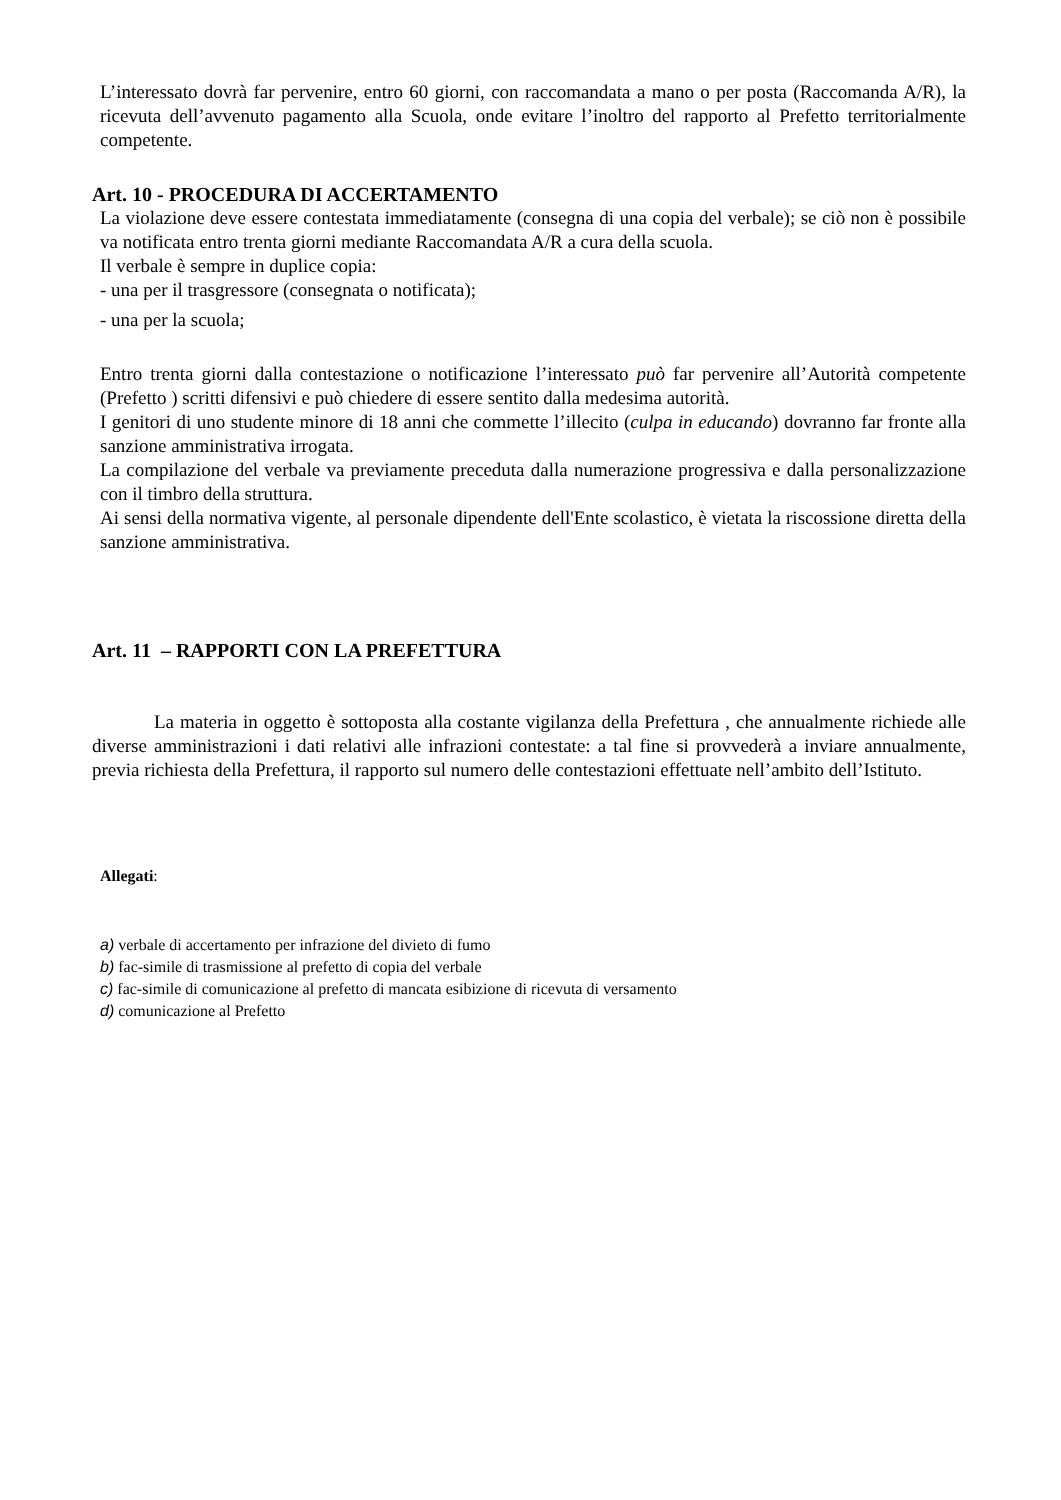L’interessato dovrà far pervenire, entro 60 giorni, con raccomandata a mano o per posta (Raccomanda A/R), la ricevuta dell’avvenuto pagamento alla Scuola, onde evitare l’inoltro del rapporto al Prefetto territorialmente competente.
Art. 10 - PROCEDURA DI ACCERTAMENTO
La violazione deve essere contestata immediatamente (consegna di una copia del verbale); se ciò non è possibile va notificata entro trenta giorni mediante Raccomandata A/R a cura della scuola.
Il verbale è sempre in duplice copia:
- una per il trasgressore (consegnata o notificata);
- una per la scuola;
Entro trenta giorni dalla contestazione o notificazione l’interessato può far pervenire all’Autorità competente (Prefetto ) scritti difensivi e può chiedere di essere sentito dalla medesima autorità.
I genitori di uno studente minore di 18 anni che commette l’illecito (culpa in educando) dovranno far fronte alla sanzione amministrativa irrogata.
La compilazione del verbale va previamente preceduta dalla numerazione progressiva e dalla personalizzazione con il timbro della struttura.
Ai sensi della normativa vigente, al personale dipendente dell'Ente scolastico, è vietata la riscossione diretta della sanzione amministrativa.
Art. 11 – RAPPORTI CON LA PREFETTURA
La materia in oggetto è sottoposta alla costante vigilanza della Prefettura , che annualmente richiede alle diverse amministrazioni i dati relativi alle infrazioni contestate: a tal fine si provvederà a inviare annualmente, previa richiesta della Prefettura, il rapporto sul numero delle contestazioni effettuate nell’ambito dell’Istituto.
Allegati:
a) verbale di accertamento per infrazione del divieto di fumo
b) fac-simile di trasmissione al prefetto di copia del verbale
c) fac-simile di comunicazione al prefetto di mancata esibizione di ricevuta di versamento
d) comunicazione al Prefetto